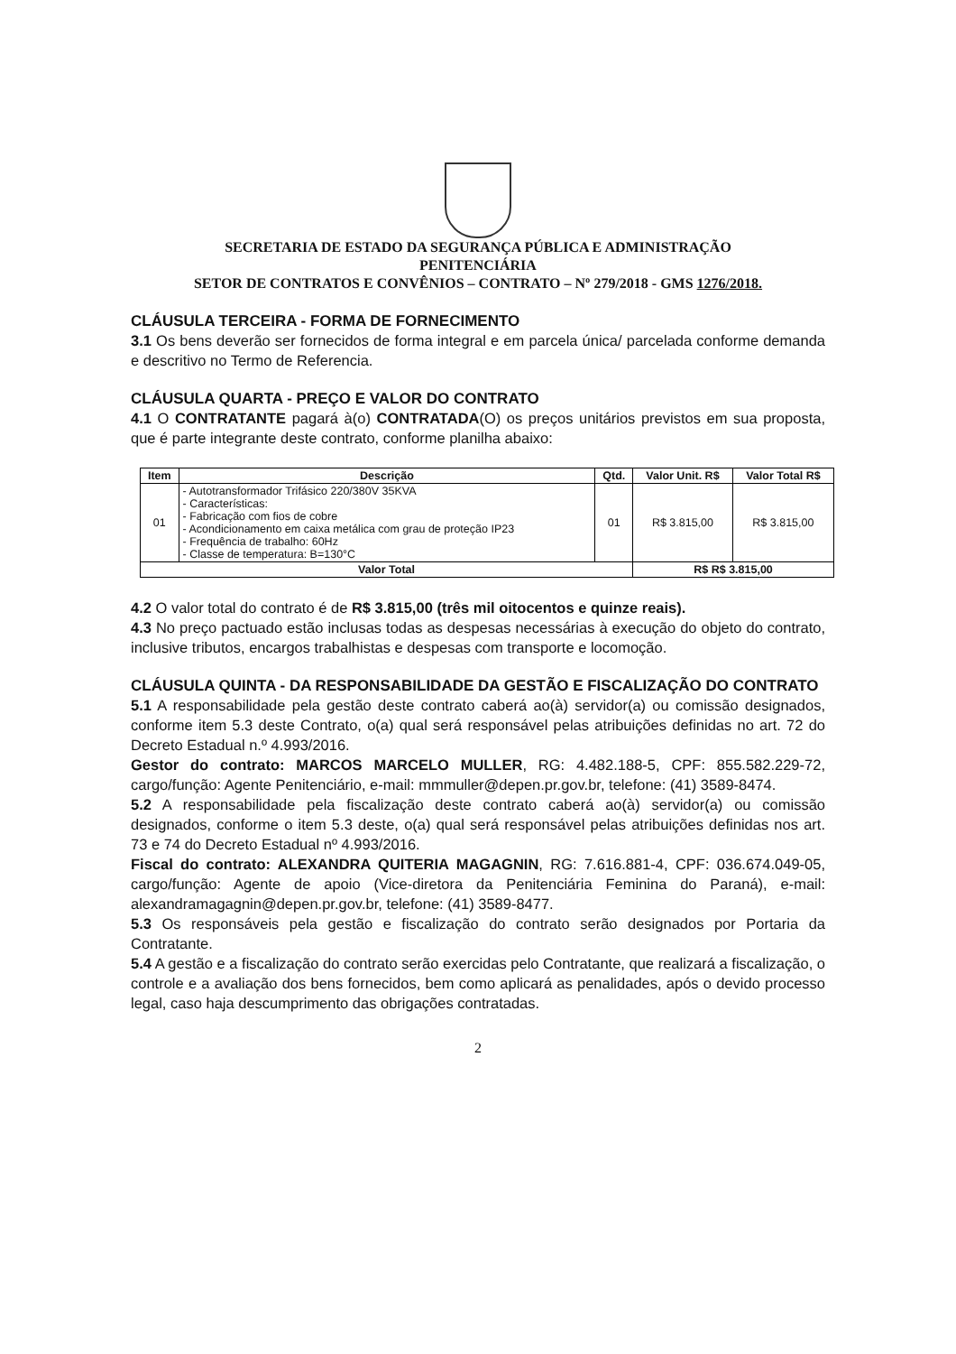SECRETARIA DE ESTADO DA SEGURANÇA PÚBLICA E ADMINISTRAÇÃO
PENITENCIÁRIA
SETOR DE CONTRATOS E CONVÊNIOS – CONTRATO – Nº 279/2018 - GMS 1276/2018.
CLÁUSULA TERCEIRA - FORMA DE FORNECIMENTO
3.1 Os bens deverão ser fornecidos de forma integral e em parcela única/ parcelada conforme demanda e descritivo no Termo de Referencia.
CLÁUSULA QUARTA - PREÇO E VALOR DO CONTRATO
4.1 O CONTRATANTE pagará à(o) CONTRATADA(O) os preços unitários previstos em sua proposta, que é parte integrante deste contrato, conforme planilha abaixo:
| Item | Descrição | Qtd. | Valor Unit. R$ | Valor Total R$ |
| --- | --- | --- | --- | --- |
| 01 | - Autotransformador Trifásico 220/380V 35KVA - Características: - Fabricação com fios de cobre - Acondicionamento em caixa metálica com grau de proteção IP23 - Frequência de trabalho: 60Hz - Classe de temperatura: B=130°C | 01 | R$ 3.815,00 | R$ 3.815,00 |
| Valor Total | | | R$ R$ 3.815,00 | |
4.2 O valor total do contrato é de R$ 3.815,00 (três mil oitocentos e quinze reais).
4.3 No preço pactuado estão inclusas todas as despesas necessárias à execução do objeto do contrato, inclusive tributos, encargos trabalhistas e despesas com transporte e locomoção.
CLÁUSULA QUINTA - DA RESPONSABILIDADE DA GESTÃO E FISCALIZAÇÃO DO CONTRATO
5.1 A responsabilidade pela gestão deste contrato caberá ao(à) servidor(a) ou comissão designados, conforme item 5.3 deste Contrato, o(a) qual será responsável pelas atribuições definidas no art. 72 do Decreto Estadual n.º 4.993/2016.
Gestor do contrato: MARCOS MARCELO MULLER, RG: 4.482.188-5, CPF: 855.582.229-72, cargo/função: Agente Penitenciário, e-mail: mmmuller@depen.pr.gov.br, telefone: (41) 3589-8474.
5.2 A responsabilidade pela fiscalização deste contrato caberá ao(à) servidor(a) ou comissão designados, conforme o item 5.3 deste, o(a) qual será responsável pelas atribuições definidas nos art. 73 e 74 do Decreto Estadual nº 4.993/2016.
Fiscal do contrato: ALEXANDRA QUITERIA MAGAGNIN, RG: 7.616.881-4, CPF: 036.674.049-05, cargo/função: Agente de apoio (Vice-diretora da Penitenciária Feminina do Paraná), e-mail: alexandramagagnin@depen.pr.gov.br, telefone: (41) 3589-8477.
5.3 Os responsáveis pela gestão e fiscalização do contrato serão designados por Portaria da Contratante.
5.4 A gestão e a fiscalização do contrato serão exercidas pelo Contratante, que realizará a fiscalização, o controle e a avaliação dos bens fornecidos, bem como aplicará as penalidades, após o devido processo legal, caso haja descumprimento das obrigações contratadas.
2